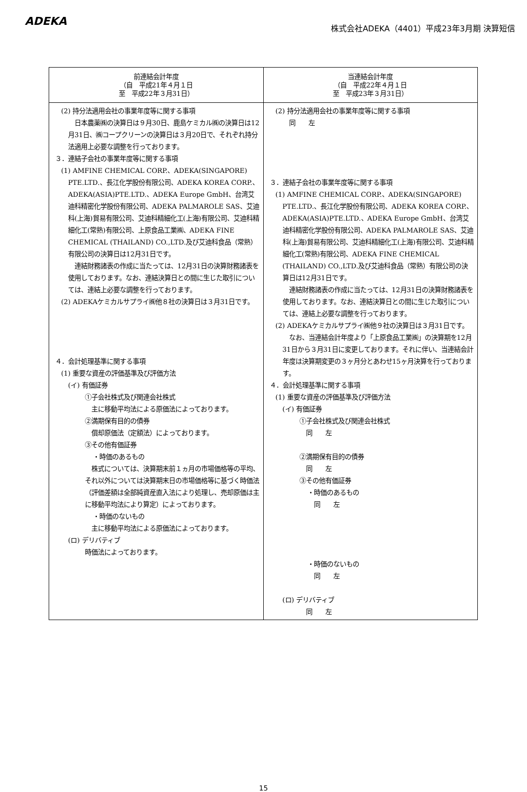ADEKA
株式会社ADEKA（4401）平成23年3月期 決算短信
| 前連結会計年度 （自 平成21年４月１日 至 平成22年３月31日） | 当連結会計年度 （自 平成22年４月１日 至 平成23年３月31日） |
| --- | --- |
| (2) 持分法適用会社の事業年度等に関する事項 日本農薬㈱の決算日は９月30日、鹿島ケミカル㈱の決算日は12月31日、㈱コープクリーンの決算日は３月20日で、それぞれ持分法適用上必要な調整を行っております。 ３．連結子会社の事業年度等に関する事項 (1) AMFINE CHEMICAL CORP.、ADEKA(SINGAPORE) PTE.LTD.、長江化学股份有限公司、ADEKA KOREA CORP.、ADEKA(ASIA)PTE.LTD.、ADEKA Europe GmbH、台湾艾迪科精密化学股份有限公司、ADEKA PALMAROLE SAS、艾迪科(上海)貿易有限公司、艾迪科精細化工(上海)有限公司、艾迪科精細化工(常熟)有限公司、上原食品工業㈱、ADEKA FINE CHEMICAL (THAILAND) CO.,LTD.及び艾迪科食品（常熟）有限公司の決算日は12月31日です。 連結財務諸表の作成に当たっては、12月31日の決算財務諸表を使用しております。なお、連結決算日との間に生じた取引については、連結上必要な調整を行っております。 (2) ADEKAケミカルサプライ㈱他８社の決算日は３月31日です。 ４．会計処理基準に関する事項 (1) 重要な資産の評価基準及び評価方法 (イ) 有価証券 ①子会社株式及び関連会社株式 主に移動平均法による原価法によっております。 ②満期保有目的の債券 償却原価法（定額法）によっております。 ③その他有価証券 ・時価のあるもの 株式については、決算期末前１ヵ月の市場価格等の平均、それ以外については決算期末日の市場価格等に基づく時価法（評価差額は全部純資産直入法により処理し、売却原価は主に移動平均法により算定）によっております。 ・時価のないもの 主に移動平均法による原価法によっております。 (ロ) デリバティブ 時価法によっております。 | (2) 持分法適用会社の事業年度等に関する事項 同 左 ３．連結子会社の事業年度等に関する事項 (1) AMFINE CHEMICAL CORP.、ADEKA(SINGAPORE) PTE.LTD.、長江化学股份有限公司、ADEKA KOREA CORP.、ADEKA(ASIA)PTE.LTD.、ADEKA Europe GmbH、台湾艾迪科精密化学股份有限公司、ADEKA PALMAROLE SAS、艾迪科(上海)貿易有限公司、艾迪科精細化工(上海)有限公司、艾迪科精細化工(常熟)有限公司、ADEKA FINE CHEMICAL (THAILAND) CO.,LTD.及び艾迪科食品（常熟）有限公司の決算日は12月31日です。 連結財務諸表の作成に当たっては、12月31日の決算財務諸表を使用しております。なお、連結決算日との間に生じた取引については、連結上必要な調整を行っております。 (2) ADEKAケミカルサプライ㈱他９社の決算日は３月31日です。 なお、当連結会計年度より「上原食品工業㈱」の決算期を12月31日から３月31日に変更しております。それに伴い、当連結会計年度は決算期変更の３ヶ月分とあわせ15ヶ月決算を行っております。 ４．会計処理基準に関する事項 (1) 重要な資産の評価基準及び評価方法 (イ) 有価証券 ①子会社株式及び関連会社株式 同 左 ②満期保有目的の債券 同 左 ③その他有価証券 ・時価のあるもの 同 左 ・時価のないもの 同 左 (ロ) デリバティブ 同 左 |
15